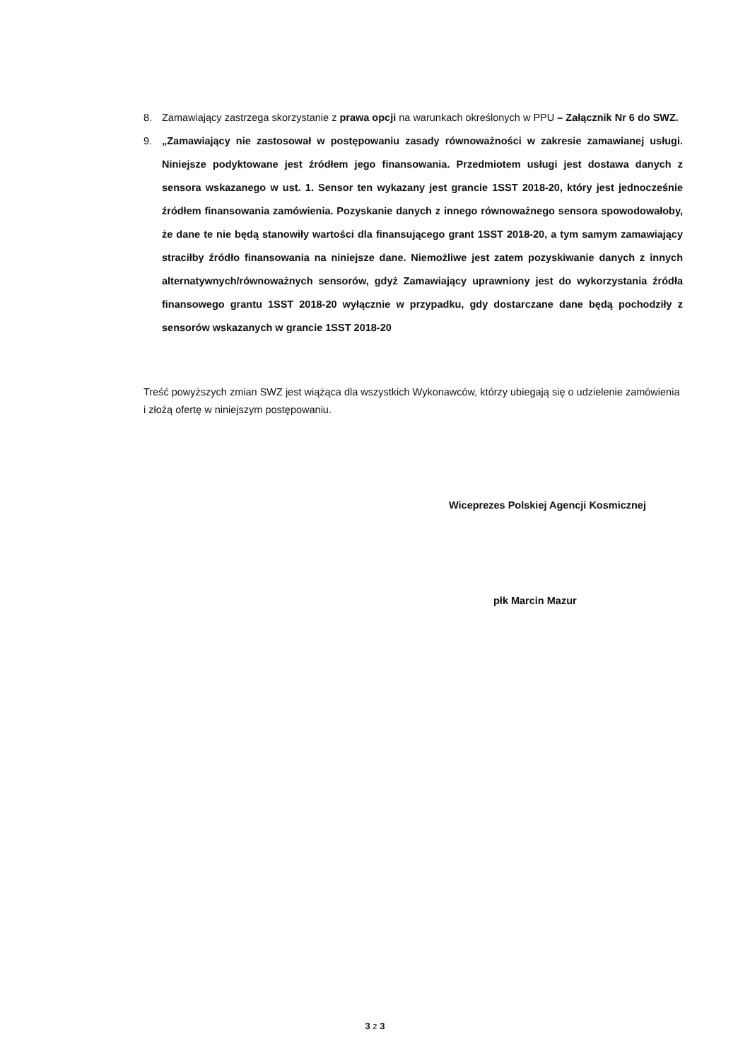8. Zamawiający zastrzega skorzystanie z prawa opcji na warunkach określonych w PPU – Załącznik Nr 6 do SWZ.
9. „Zamawiający nie zastosował w postępowaniu zasady równoważności w zakresie zamawianej usługi. Niniejsze podyktowane jest źródłem jego finansowania. Przedmiotem usługi jest dostawa danych z sensora wskazanego w ust. 1. Sensor ten wykazany jest grancie 1SST 2018-20, który jest jednocześnie źródłem finansowania zamówienia. Pozyskanie danych z innego równoważnego sensora spowodowałoby, że dane te nie będą stanowiły wartości dla finansującego grant 1SST 2018-20, a tym samym zamawiający straciłby źródło finansowania na niniejsze dane. Niemożliwe jest zatem pozyskiwanie danych z innych alternatywnych/równoważnych sensorów, gdyż Zamawiający uprawniony jest do wykorzystania źródła finansowego grantu 1SST 2018-20 wyłącznie w przypadku, gdy dostarczane dane będą pochodziły z sensorów wskazanych w grancie 1SST 2018-20
Treść powyższych zmian SWZ jest wiążąca dla wszystkich Wykonawców, którzy ubiegają się o udzielenie zamówienia i złożą ofertę w niniejszym postępowaniu.
Wiceprezes Polskiej Agencji Kosmicznej
płk Marcin Mazur
3 z 3